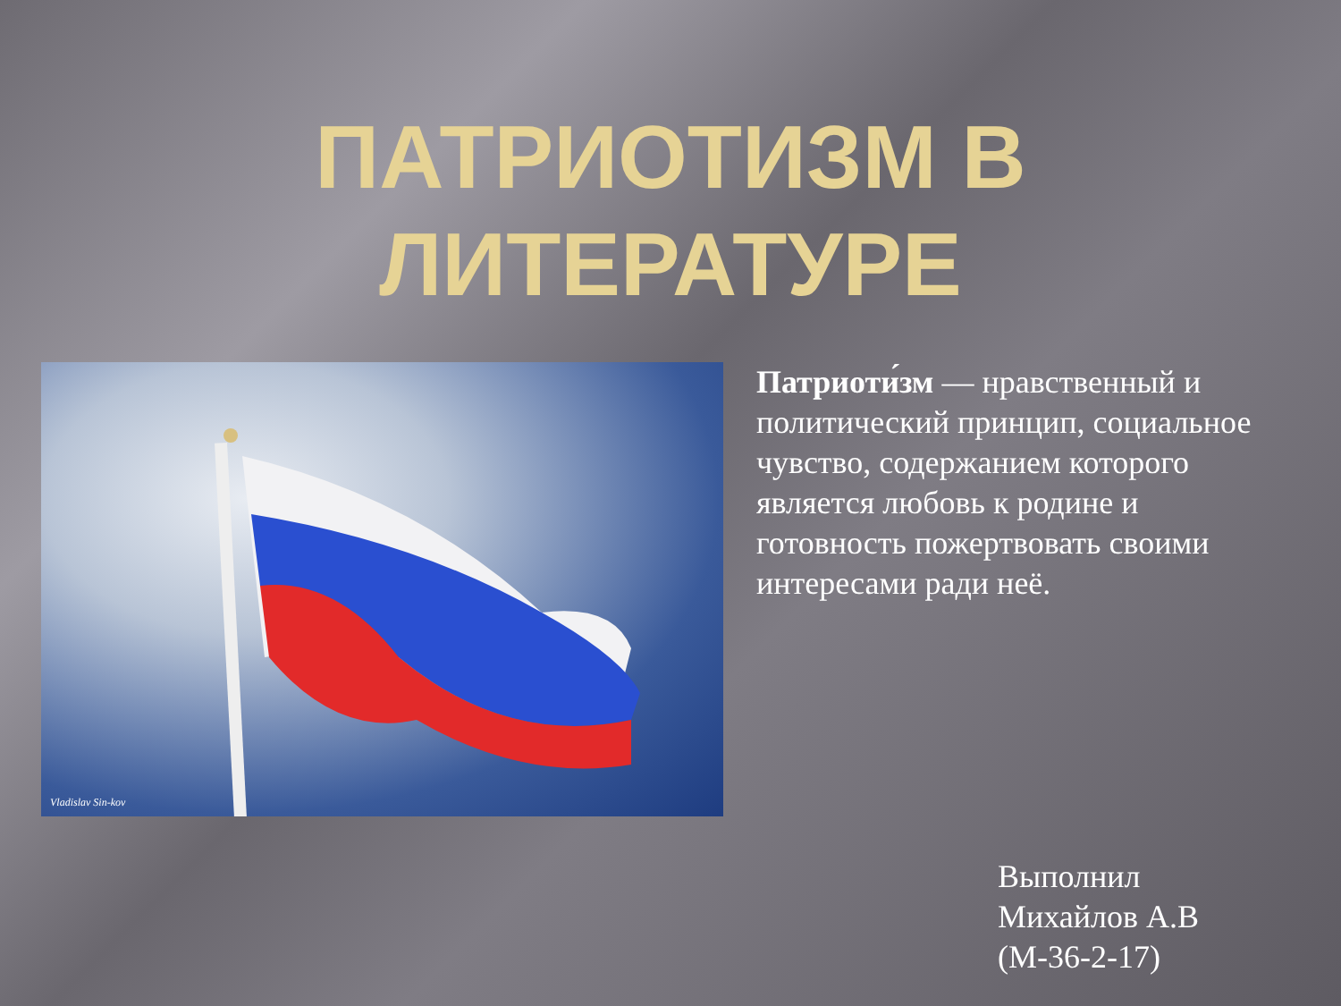ПАТРИОТИЗМ В
ЛИТЕРАТУРЕ
Vladislav Sin-kov
Патриоти́зм — нравственный и политический принцип, социальное чувство, содержанием которого является любовь к родине и готовность пожертвовать своими интересами ради неё.
Выполнил
Михайлов А.В
(М-36-2-17)